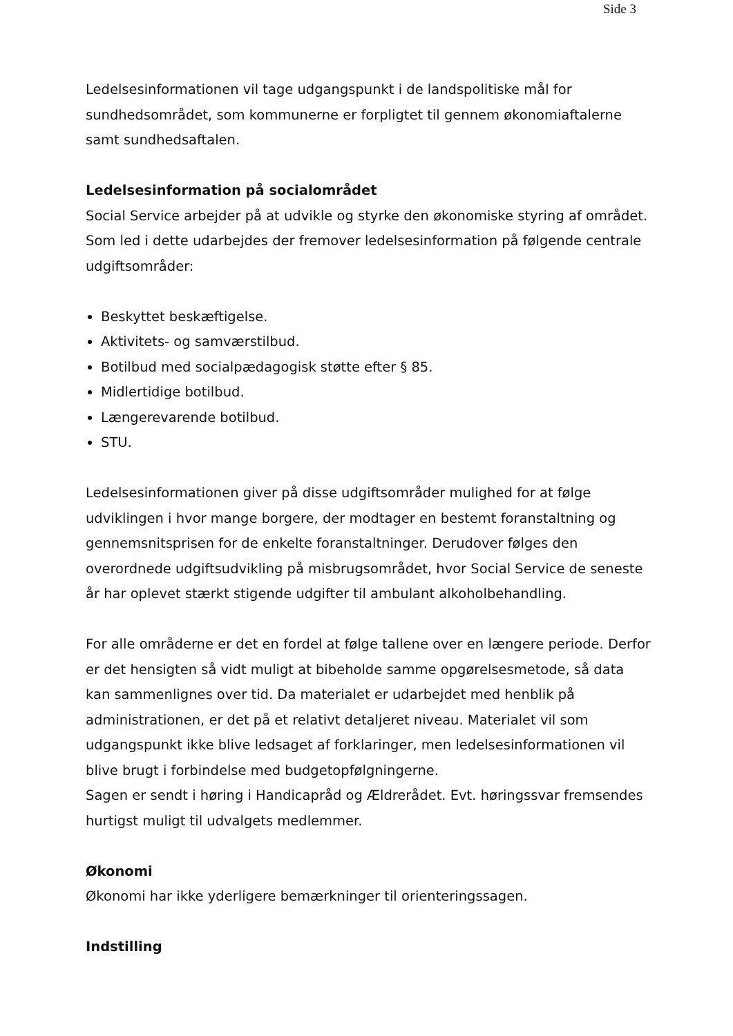Side 3
Ledelsesinformationen vil tage udgangspunkt i de landspolitiske mål for sundhedsområdet, som kommunerne er forpligtet til gennem økonomiaftalerne samt sundhedsaftalen.
Ledelsesinformation på socialområdet
Social Service arbejder på at udvikle og styrke den økonomiske styring af området. Som led i dette udarbejdes der fremover ledelsesinformation på følgende centrale udgiftsområder:
Beskyttet beskæftigelse.
Aktivitets- og samværstilbud.
Botilbud med socialpædagogisk støtte efter § 85.
Midlertidige botilbud.
Længerevarende botilbud.
STU.
Ledelsesinformationen giver på disse udgiftsområder mulighed for at følge udviklingen i hvor mange borgere, der modtager en bestemt foranstaltning og gennemsnitsprisen for de enkelte foranstaltninger. Derudover følges den overordnede udgiftsudvikling på misbrugsområdet, hvor Social Service de seneste år har oplevet stærkt stigende udgifter til ambulant alkoholbehandling.
For alle områderne er det en fordel at følge tallene over en længere periode. Derfor er det hensigten så vidt muligt at bibeholde samme opgørelsesmetode, så data kan sammenlignes over tid. Da materialet er udarbejdet med henblik på administrationen, er det på et relativt detaljeret niveau. Materialet vil som udgangspunkt ikke blive ledsaget af forklaringer, men ledelsesinformationen vil blive brugt i forbindelse med budgetopfølgningerne.
Sagen er sendt i høring i Handicapråd og Ældrerådet. Evt. høringssvar fremsendes hurtigst muligt til udvalgets medlemmer.
Økonomi
Økonomi har ikke yderligere bemærkninger til orienteringssagen.
Indstilling